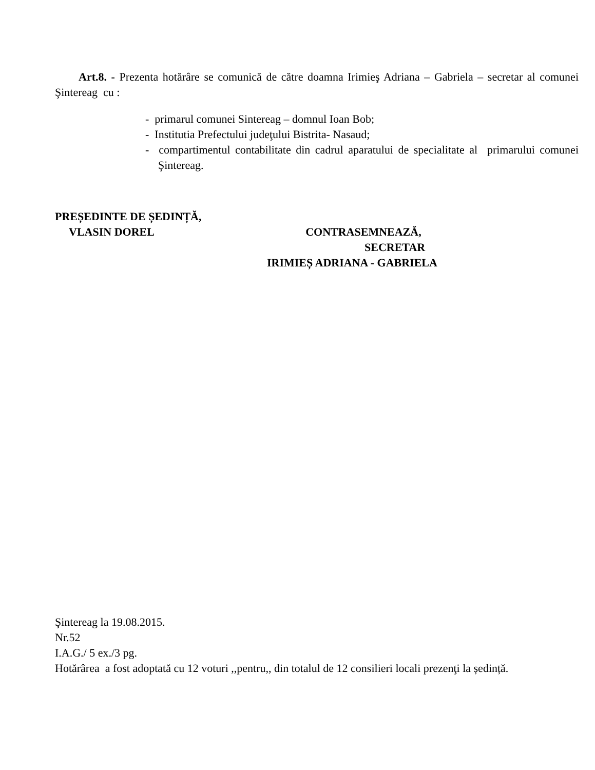Art.8. - Prezenta hotărâre se comunică de către doamna Irimieş Adriana – Gabriela – secretar al comunei Şintereag cu :
- primarul comunei Sintereag – domnul Ioan Bob;
- Institutia Prefectului judeţului Bistrita- Nasaud;
- compartimentul contabilitate din cadrul aparatului de specialitate al primarului comunei Şintereag.
PREȘEDINTE DE ȘEDINȚĂ,
VLASIN DOREL CONTRASEMNEAZĂ,
SECRETAR
IRIMIEȘ ADRIANA - GABRIELA
Şintereag la 19.08.2015.
Nr.52
I.A.G./ 5 ex./3 pg.
Hotărârea a fost adoptată cu 12 voturi ,,pentru,, din totalul de 12 consilieri locali prezenţi la ședință.